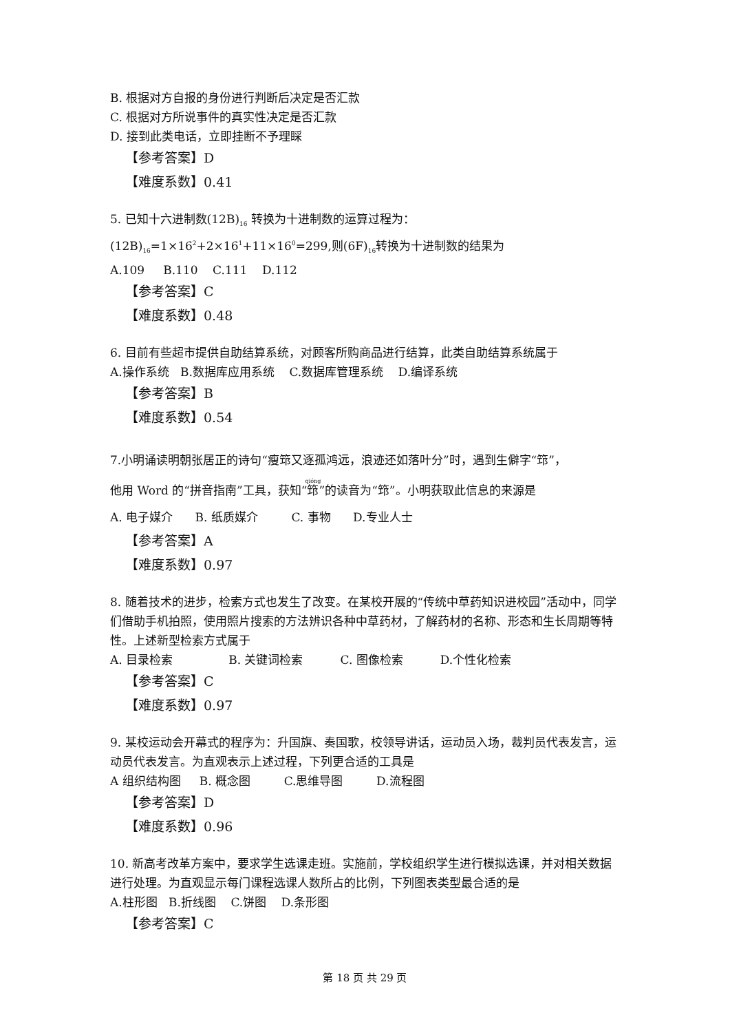B. 根据对方自报的身份进行判断后决定是否汇款
C. 根据对方所说事件的真实性决定是否汇款
D. 接到此类电话，立即挂断不予理睬
【参考答案】D
【难度系数】0.41
5. 已知十六进制数(12B)<sub>16</sub> 转换为十进制数的运算过程为：(12B)<sub>16</sub>=1×16<sup>2</sup>+2×16<sup>1</sup>+11×16<sup>0</sup>=299,则(6F)<sub>16</sub>转换为十进制数的结果为
A.109 B.110 C.111 D.112
【参考答案】C
【难度系数】0.48
6. 目前有些超市提供自助结算系统，对顾客所购商品进行结算，此类自助结算系统属于
A.操作系统 B.数据库应用系统 C.数据库管理系统 D.编译系统
【参考答案】B
【难度系数】0.54
7.小明诵读明朝张居正的诗句“瘦筇又逐孤鸿远，浪迹还如落叶分”时，遇到生僻字“筇”，
他用 Word 的“拼音指南”工具，获知“筇”的读音为“筇”。小明获取此信息的来源是
A. 电子媒介 B. 纸质媒介 C. 事物 D.专业人士
【参考答案】A
【难度系数】0.97
8. 随着技术的进步，检索方式也发生了改变。在某校开展的“传统中草药知识进校园”活动中，同学们借助手机拍照，使用照片搜索的方法辨识各种中草药材，了解药材的名称、形态和生长周期等特性。上述新型检索方式属于
A. 目录检索 B. 关键词检索 C. 图像检索 D.个性化检索
【参考答案】C
【难度系数】0.97
9. 某校运动会开幕式的程序为：升国旗、奏国歌，校领导讲话，运动员入场，裁判员代表发言，运动员代表发言。为直观表示上述过程，下列更合适的工具是
A 组织结构图 B. 概念图 C.思维导图 D.流程图
【参考答案】D
【难度系数】0.96
10. 新高考改革方案中，要求学生选课走班。实施前，学校组织学生进行模拟选课，并对相关数据进行处理。为直观显示每门课程选课人数所占的比例，下列图表类型最合适的是
A.柱形图 B.折线图 C.饼图 D.条形图
【参考答案】C
第 18 页 共 29 页